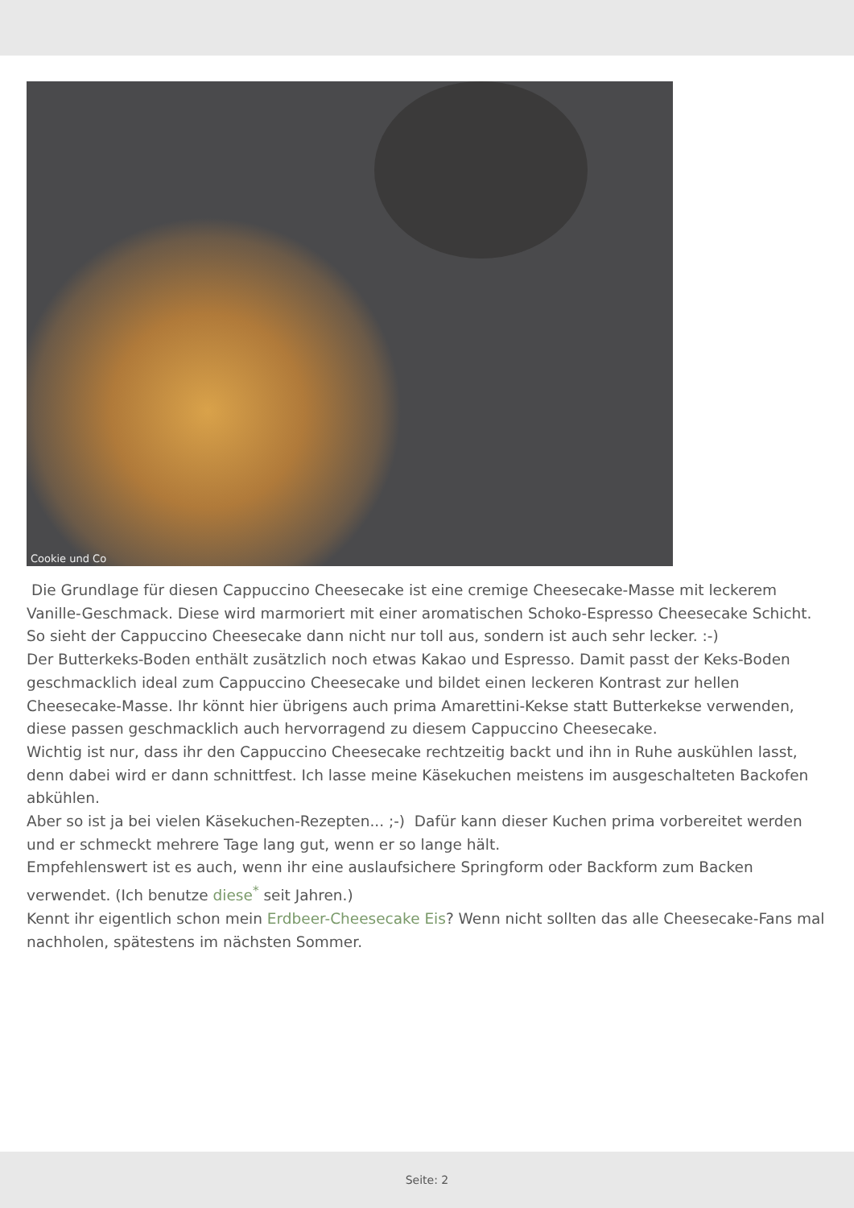Cookie und Co
Die Grundlage für diesen Cappuccino Cheesecake ist eine cremige Cheesecake-Masse mit leckerem Vanille-Geschmack. Diese wird marmoriert mit einer aromatischen Schoko-Espresso Cheesecake Schicht. So sieht der Cappuccino Cheesecake dann nicht nur toll aus, sondern ist auch sehr lecker. :-)
Der Butterkeks-Boden enthält zusätzlich noch etwas Kakao und Espresso. Damit passt der Keks-Boden geschmacklich ideal zum Cappuccino Cheesecake und bildet einen leckeren Kontrast zur hellen Cheesecake-Masse. Ihr könnt hier übrigens auch prima Amarettini-Kekse statt Butterkekse verwenden, diese passen geschmacklich auch hervorragend zu diesem Cappuccino Cheesecake.
Wichtig ist nur, dass ihr den Cappuccino Cheesecake rechtzeitig backt und ihn in Ruhe auskühlen lasst, denn dabei wird er dann schnittfest. Ich lasse meine Käsekuchen meistens im ausgeschalteten Backofen abkühlen.
Aber so ist ja bei vielen Käsekuchen-Rezepten... ;-) Dafür kann dieser Kuchen prima vorbereitet werden und er schmeckt mehrere Tage lang gut, wenn er so lange hält.
Empfehlenswert ist es auch, wenn ihr eine auslaufsichere Springform oder Backform zum Backen verwendet. (Ich benutze diese<sup>*</sup> seit Jahren.)
Kennt ihr eigentlich schon mein Erdbeer-Cheesecake Eis? Wenn nicht sollten das alle Cheesecake-Fans mal nachholen, spätestens im nächsten Sommer.
Seite: 2